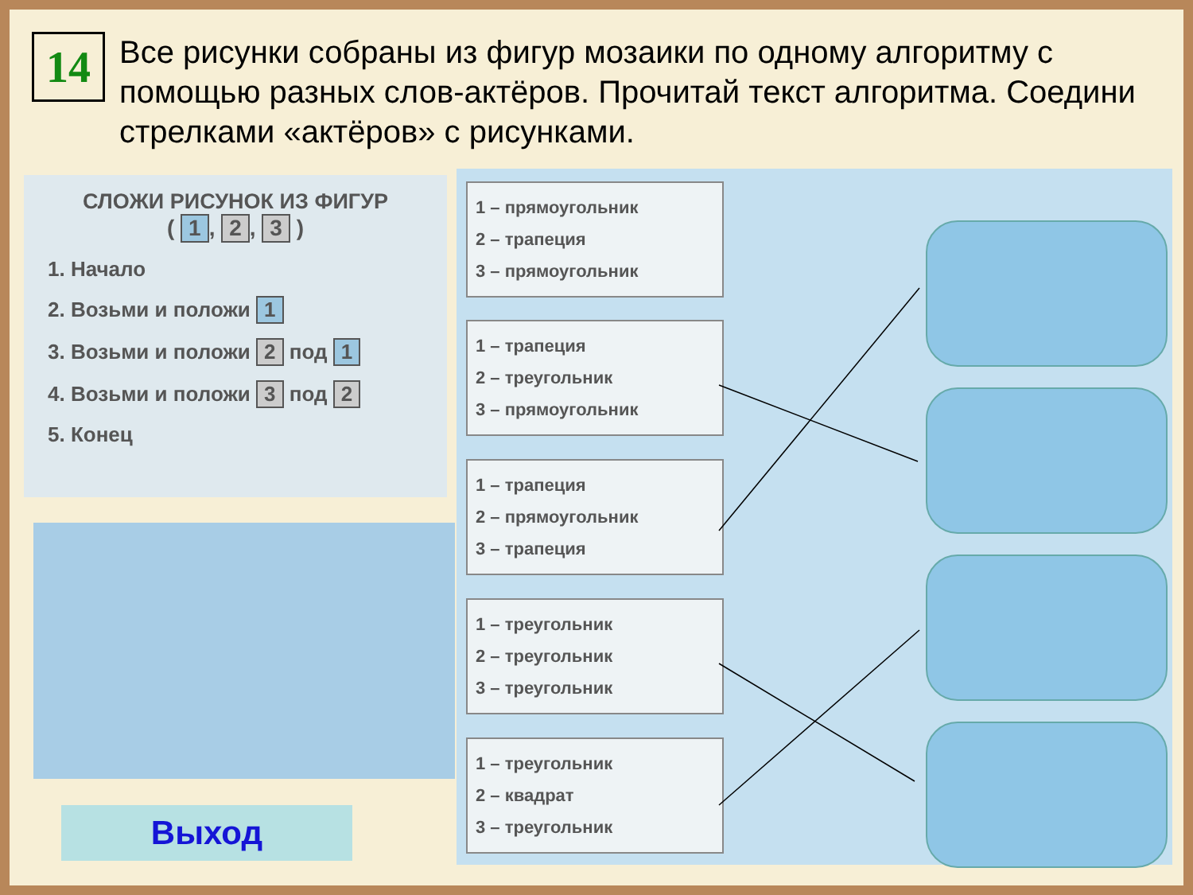14
Все рисунки собраны из фигур мозаики по одному алгоритму с помощью разных слов-актёров. Прочитай текст алгоритма. Соедини стрелками «актёров» с рисунками.
СЛОЖИ РИСУНОК ИЗ ФИГУР
( 1, 2, 3 )
1. Начало
2. Возьми и положи 1
3. Возьми и положи 2 под 1
4. Возьми и положи 3 под 2
5. Конец
1 – прямоугольник
2 – трапеция
3 – прямоугольник
1 – трапеция
2 – треугольник
3 – прямоугольник
1 – трапеция
2 – прямоугольник
3 – трапеция
1 – треугольник
2 – треугольник
3 – треугольник
1 – треугольник
2 – квадрат
3 – треугольник
Выход